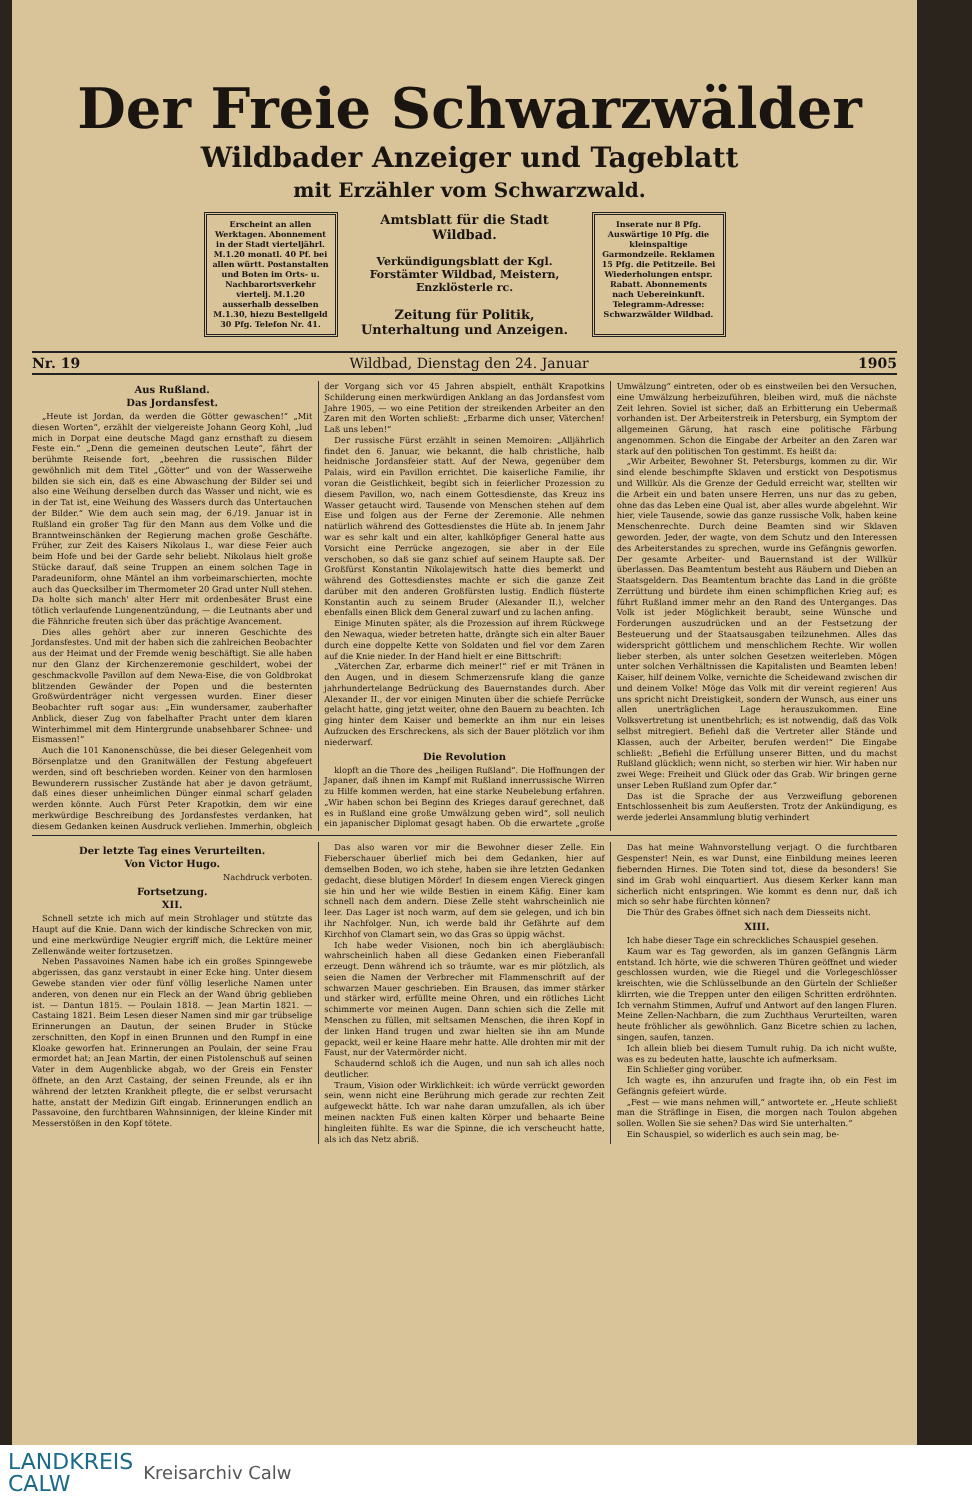Der Freie Schwarzwälder
Wildbader Anzeiger und Tageblatt
mit Erzähler vom Schwarzwald.
Erscheint an allen Werktagen. Abonnement in der Stadt vierteljährl. M.1.20 monatl. 40 Pf. bei allen württ. Postanstalten und Boten im Orts- u. Nachbarortsverkehr viertelj. M.1.20 ausserhalb desselben M.1.30, hiezu Bestellgeld 30 Pfg. Telefon Nr. 41.
Amtsblatt für die Stadt Wildbad.
Verkündigungsblatt der Kgl. Forstämter Wildbad, Meistern, Enzklösterle rc.
Zeitung für Politik, Unterhaltung und Anzeigen.
Inserate nur 8 Pfg. Auswärtige 10 Pfg. die kleinspaltige Garmondzeile. Reklamen 15 Pfg. die Petitzeile. Bei Wiederholungen entspr. Rabatt. Abonnements nach Uebereinkunft. Telegramm-Adresse: Schwarzwälder Wildbad.
Nr. 19 Wildbad, Dienstag den 24. Januar 1905
Aus Rußland.
Das Jordansfest.
„Heute ist Jordan, da werden die Götter gewaschen!“ „Mit diesen Worten“, erzählt der vielgereiste Johann Georg Kohl, „lud mich in Dorpat eine deutsche Magd ganz ernsthaft zu diesem Feste ein.“ „Denn die gemeinen deutschen Leute“, fährt der berühmte Reisende fort, „beehren die russischen Bilder gewöhnlich mit dem Titel „Götter“ und von der Wasserweihe bilden sie sich ein, daß es eine Abwaschung der Bilder sei und also eine Weihung derselben durch das Wasser und nicht, wie es in der Tat ist, eine Weihung des Wassers durch das Untertauchen der Bilder.“ Wie dem auch sein mag, der 6./19. Januar ist in Rußland ein großer Tag für den Mann aus dem Volke und die Branntweinschänken der Regierung machen große Geschäfte. Früher, zur Zeit des Kaisers Nikolaus I., war diese Feier auch beim Hofe und bei der Garde sehr beliebt. Nikolaus hielt große Stücke darauf, daß seine Truppen an einem solchen Tage in Paradeuniform, ohne Mäntel an ihm vorbeimarschierten, mochte auch das Quecksilber im Thermometer 20 Grad unter Null stehen. Da holte sich manch' alter Herr mit ordenbesäter Brust eine tötlich verlaufende Lungenentzündung, — die Leutnants aber und die Fähnriche freuten sich über das prächtige Avancement.
Dies alles gehört aber zur inneren Geschichte des Jordansfestes. Und mit der haben sich die zahlreichen Beobachter aus der Heimat und der Fremde wenig beschäftigt. Sie alle haben nur den Glanz der Kirchenzeremonie geschildert, wobei der geschmackvolle Pavillon auf dem Newa-Eise, die von Goldbrokat blitzenden Gewänder der Popen und die besternten Großwürdenträger nicht vergessen wurden. Einer dieser Beobachter ruft sogar aus: „Ein wundersamer, zauberhafter Anblick, dieser Zug von fabelhafter Pracht unter dem klaren Winterhimmel mit dem Hintergrunde unabsehbarer Schnee- und Eismassen!“
Auch die 101 Kanonenschüsse, die bei dieser Gelegenheit vom Börsenplatze und den Granitwällen der Festung abgefeuert werden, sind oft beschrieben worden. Keiner von den harmlosen Bewunderern russischer Zustände hat aber je davon geträumt, daß eines dieser unheimlichen Dünger einmal scharf geladen werden könnte. Auch Fürst Peter Krapotkin, dem wir eine merkwürdige Beschreibung des Jordansfestes verdanken, hat diesem Gedanken keinen Ausdruck verliehen. Immerhin, obgleich der Vorgang sich vor 45 Jahren abspielt, enthält Krapotkins Schilderung einen merkwürdigen Anklang an das Jordansfest vom Jahre 1905, — wo eine Petition der streikenden Arbeiter an den Zaren mit den Worten schließt: „Erbarme dich unser, Väterchen! Laß uns leben!“
Der russische Fürst erzählt in seinen Memoiren: „Alljährlich findet den 6. Januar, wie bekannt, die halb christliche, halb heidnische Jordansfeier statt. Auf der Newa, gegenüber dem Palais, wird ein Pavillon errichtet. Die kaiserliche Familie, ihr voran die Geistlichkeit, begibt sich in feierlicher Prozession zu diesem Pavillon, wo, nach einem Gottesdienste, das Kreuz ins Wasser getaucht wird. Tausende von Menschen stehen auf dem Eise und folgen aus der Ferne der Zeremonie. Alle nehmen natürlich während des Gottesdienstes die Hüte ab. In jenem Jahr war es sehr kalt und ein alter, kahlköpfiger General hatte aus Vorsicht eine Perrücke angezogen, sie aber in der Eile verschoben, so daß sie ganz schief auf seinem Haupte saß. Der Großfürst Konstantin Nikolajewitsch hatte dies bemerkt und während des Gottesdienstes machte er sich die ganze Zeit darüber mit den anderen Großfürsten lustig. Endlich flüsterte Konstantin auch zu seinem Bruder (Alexander II.), welcher ebenfalls einen Blick dem General zuwarf und zu lachen anfing.
Einige Minuten später, als die Prozession auf ihrem Rückwege den Newaqua, wieder betreten hatte, drängte sich ein alter Bauer durch eine doppelte Kette von Soldaten und fiel vor dem Zaren auf die Knie nieder. In der Hand hielt er eine Bittschrift:
„Väterchen Zar, erbarme dich meiner!“ rief er mit Tränen in den Augen, und in diesem Schmerzensrufe klang die ganze jahrhundertelange Bedrückung des Bauernstandes durch. Aber Alexander II., der vor einigen Minuten über die schiefe Perrücke gelacht hatte, ging jetzt weiter, ohne den Bauern zu beachten. Ich ging hinter dem Kaiser und bemerkte an ihm nur ein leises Aufzucken des Erschreckens, als sich der Bauer plötzlich vor ihm niederwarf.
Die Revolution
klopft an die Thore des „heiligen Rußland“. Die Hoffnungen der Japaner, daß ihnen im Kampf mit Rußland innerrussische Wirren zu Hilfe kommen werden, hat eine starke Neubelebung erfahren. „Wir haben schon bei Beginn des Krieges darauf gerechnet, daß es in Rußland eine große Umwälzung geben wird“, soll neulich ein japanischer Diplomat gesagt haben. Ob die erwartete „große Umwälzung“ eintreten, oder ob es einstweilen bei den Versuchen, eine Umwälzung herbeizuführen, bleiben wird, muß die nächste Zeit lehren. Soviel ist sicher, daß an Erbitterung ein Uebermaß vorhanden ist. Der Arbeiterstreik in Petersburg, ein Symptom der allgemeinen Gärung, hat rasch eine politische Färbung angenommen. Schon die Eingabe der Arbeiter an den Zaren war stark auf den politischen Ton gestimmt. Es heißt da:
„Wir Arbeiter, Bewohner St. Petersburgs, kommen zu dir. Wir sind elende beschimpfte Sklaven und erstickt von Despotismus und Willkür. Als die Grenze der Geduld erreicht war, stellten wir die Arbeit ein und baten unsere Herren, uns nur das zu geben, ohne das das Leben eine Qual ist, aber alles wurde abgelehnt. Wir hier, viele Tausende, sowie das ganze russische Volk, haben keine Menschenrechte. Durch deine Beamten sind wir Sklaven geworden. Jeder, der wagte, von dem Schutz und den Interessen des Arbeiterstandes zu sprechen, wurde ins Gefängnis geworfen. Der gesamte Arbeiter- und Bauernstand ist der Willkür überlassen. Das Beamtentum besteht aus Räubern und Dieben an Staatsgeldern. Das Beamtentum brachte das Land in die größte Zerrüttung und bürdete ihm einen schimpflichen Krieg auf; es führt Rußland immer mehr an den Rand des Unterganges. Das Volk ist jeder Möglichkeit beraubt, seine Wünsche und Forderungen auszudrücken und an der Festsetzung der Besteuerung und der Staatsausgaben teilzunehmen. Alles das widerspricht göttlichem und menschlichem Rechte. Wir wollen lieber sterben, als unter solchen Gesetzen weiterleben. Mögen unter solchen Verhältnissen die Kapitalisten und Beamten leben! Kaiser, hilf deinem Volke, vernichte die Scheidewand zwischen dir und deinem Volke! Möge das Volk mit dir vereint regieren! Aus uns spricht nicht Dreistigkeit, sondern der Wunsch, aus einer uns allen unerträglichen Lage herauszukommen. Eine Volksvertretung ist unentbehrlich; es ist notwendig, daß das Volk selbst mitregiert. Befiehl daß die Vertreter aller Stände und Klassen, auch der Arbeiter, berufen werden!“ Die Eingabe schließt: „Befiehl die Erfüllung unserer Bitten, und du machst Rußland glücklich; wenn nicht, so sterben wir hier. Wir haben nur zwei Wege: Freiheit und Glück oder das Grab. Wir bringen gerne unser Leben Rußland zum Opfer dar.“
Das ist die Sprache der aus Verzweiflung geborenen Entschlossenheit bis zum Aeußersten. Trotz der Ankündigung, es werde jederlei Ansammlung blutig verhindert
Der letzte Tag eines Verurteilten.
Von Victor Hugo.
Nachdruck verboten.
Fortsetzung.
XII.
Schnell setzte ich mich auf mein Strohlager und stützte das Haupt auf die Knie. Dann wich der kindische Schrecken von mir, und eine merkwürdige Neugier ergriff mich, die Lektüre meiner Zellenwände weiter fortzusetzen.
Neben Passavoines Namen habe ich ein großes Spinngewebe abgerissen, das ganz verstaubt in einer Ecke hing. Unter diesem Gewebe standen vier oder fünf völlig leserliche Namen unter anderen, von denen nur ein Fleck an der Wand übrig geblieben ist. — Dantun 1815. — Poulain 1818. — Jean Martin 1821. — Castaing 1821. Beim Lesen dieser Namen sind mir gar trübselige Erinnerungen an Dautun, der seinen Bruder in Stücke zerschnitten, den Kopf in einen Brunnen und den Rumpf in eine Kloake geworfen hat. Erinnerungen an Poulain, der seine Frau ermordet hat; an Jean Martin, der einen Pistolenschuß auf seinen Vater in dem Augenblicke abgab, wo der Greis ein Fenster öffnete, an den Arzt Castaing, der seinen Freunde, als er ihn während der letzten Krankheit pflegte, die er selbst verursacht hatte, anstatt der Medizin Gift eingab. Erinnerungen endlich an Passavoine, den furchtbaren Wahnsinnigen, der kleine Kinder mit Messerstößen in den Kopf tötete.
Das also waren vor mir die Bewohner dieser Zelle. Ein Fieberschauer überlief mich bei dem Gedanken, hier auf demselben Boden, wo ich stehe, haben sie ihre letzten Gedanken gedacht, diese blutigen Mörder! In diesem engen Viereck gingen sie hin und her wie wilde Bestien in einem Käfig. Einer kam schnell nach dem andern. Diese Zelle steht wahrscheinlich nie leer. Das Lager ist noch warm, auf dem sie gelegen, und ich bin ihr Nachfolger. Nun, ich werde bald ihr Gefährte auf dem Kirchhof von Clamart sein, wo das Gras so üppig wächst.
Ich habe weder Visionen, noch bin ich abergläubisch: wahrscheinlich haben all diese Gedanken einen Fieberanfall erzeugt. Denn während ich so träumte, war es mir plötzlich, als seien die Namen der Verbrecher mit Flammenschrift auf der schwarzen Mauer geschrieben. Ein Brausen, das immer stärker und stärker wird, erfüllte meine Ohren, und ein rötliches Licht schimmerte vor meinen Augen. Dann schien sich die Zelle mit Menschen zu füllen, mit seltsamen Menschen, die ihren Kopf in der linken Hand trugen und zwar hielten sie ihn am Munde gepackt, weil er keine Haare mehr hatte. Alle drohten mir mit der Faust, nur der Vatermörder nicht.
Schaudernd schloß ich die Augen, und nun sah ich alles noch deutlicher.
Traum, Vision oder Wirklichkeit: ich würde verrückt geworden sein, wenn nicht eine Berührung mich gerade zur rechten Zeit aufgeweckt hätte. Ich war nahe daran umzufallen, als ich über meinen nackten Fuß einen kalten Körper und behaarte Beine hingleiten fühlte. Es war die Spinne, die ich verscheucht hatte, als ich das Netz abriß.
Das hat meine Wahnvorstellung verjagt. O die furchtbaren Gespenster! Nein, es war Dunst, eine Einbildung meines leeren fiebernden Hirnes. Die Toten sind tot, diese da besonders! Sie sind im Grab wohl einquartiert. Aus diesem Kerker kann man sicherlich nicht entspringen. Wie kommt es denn nur, daß ich mich so sehr habe fürchten können?
Die Thür des Grabes öffnet sich nach dem Diesseits nicht.
XIII.
Ich habe dieser Tage ein schreckliches Schauspiel gesehen.
Kaum war es Tag geworden, als im ganzen Gefängnis Lärm entstand. Ich hörte, wie die schweren Thüren geöffnet und wieder geschlossen wurden, wie die Riegel und die Vorlegeschlösser kreischten, wie die Schlüsselbunde an den Gürteln der Schließer klirrten, wie die Treppen unter den eiligen Schritten erdröhnten. Ich vernahm Stimmen, Aufruf und Antwort auf den langen Fluren. Meine Zellen-Nachbarn, die zum Zuchthaus Verurteilten, waren heute fröhlicher als gewöhnlich. Ganz Bicetre schien zu lachen, singen, saufen, tanzen.
Ich allein blieb bei diesem Tumult ruhig. Da ich nicht wußte, was es zu bedeuten hatte, lauschte ich aufmerksam.
Ein Schließer ging vorüber.
Ich wagte es, ihn anzurufen und fragte ihn, ob ein Fest im Gefängnis gefeiert würde.
„Fest — wie mans nehmen will,“ antwortete er. „Heute schließt man die Sträflinge in Eisen, die morgen nach Toulon abgehen sollen. Wollen Sie sie sehen? Das wird Sie unterhalten.“
Ein Schauspiel, so widerlich es auch sein mag, be-
LANDKREIS
CALW Kreisarchiv Calw